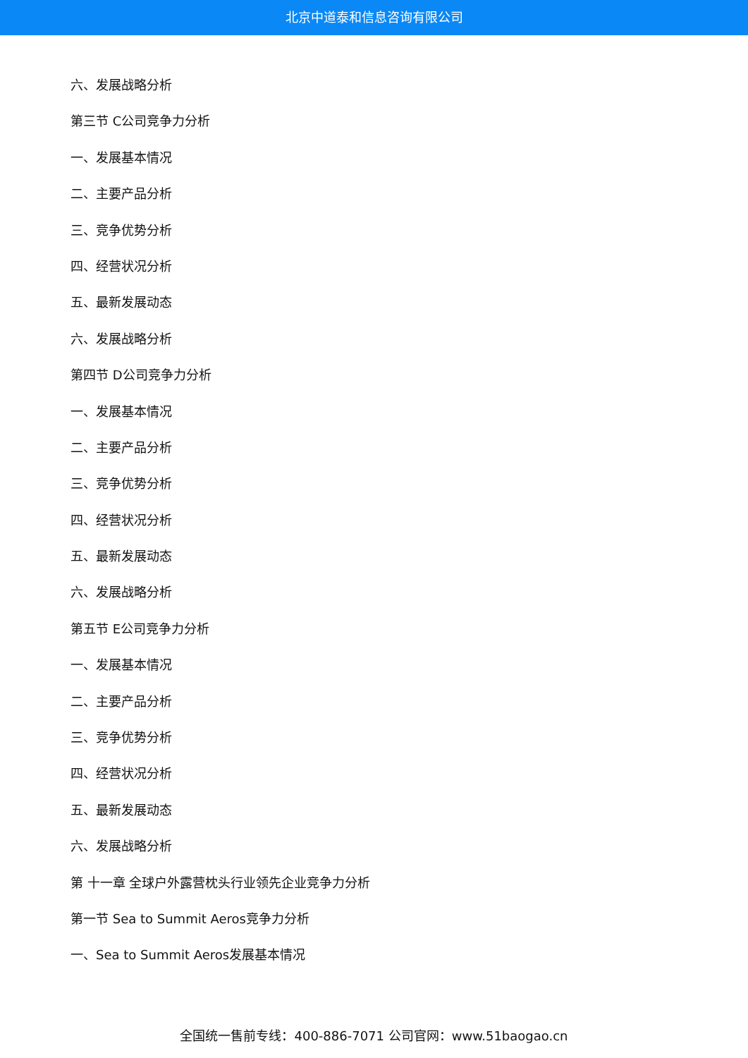北京中道泰和信息咨询有限公司
六、发展战略分析
第三节 C公司竞争力分析
一、发展基本情况
二、主要产品分析
三、竞争优势分析
四、经营状况分析
五、最新发展动态
六、发展战略分析
第四节 D公司竞争力分析
一、发展基本情况
二、主要产品分析
三、竞争优势分析
四、经营状况分析
五、最新发展动态
六、发展战略分析
第五节 E公司竞争力分析
一、发展基本情况
二、主要产品分析
三、竞争优势分析
四、经营状况分析
五、最新发展动态
六、发展战略分析
第 十一章 全球户外露营枕头行业领先企业竞争力分析
第一节 Sea to Summit Aeros竞争力分析
一、Sea to Summit Aeros发展基本情况
全国统一售前专线：400-886-7071 公司官网：www.51baogao.cn